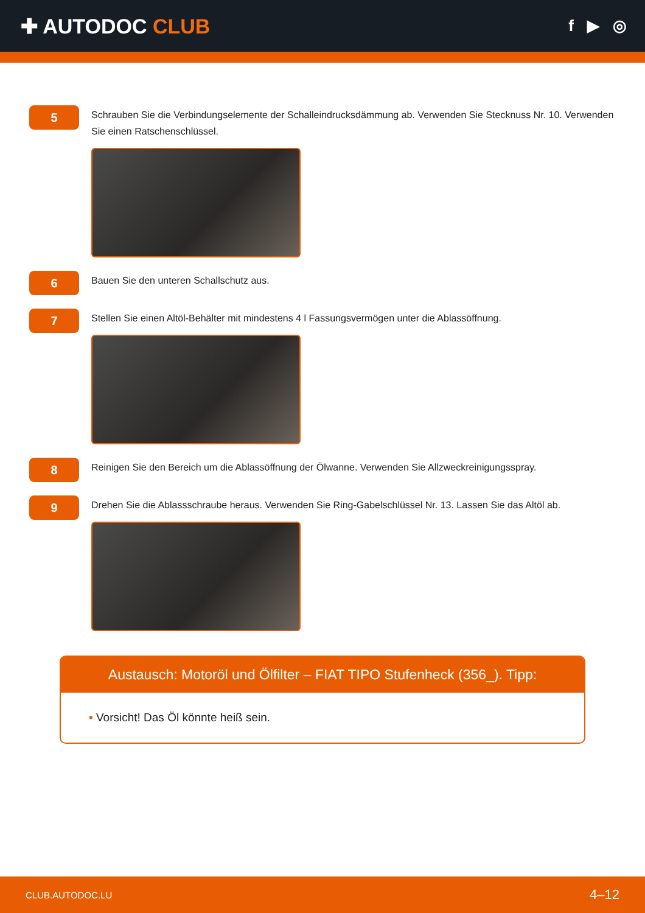✚ AUTODOC CLUB
f ▶ ◎
5
Schrauben Sie die Verbindungselemente der Schalleindrucksdämmung ab. Verwenden Sie Stecknuss Nr. 10. Verwenden Sie einen Ratschenschlüssel.
6
Bauen Sie den unteren Schallschutz aus.
7
Stellen Sie einen Altöl-Behälter mit mindestens 4 l Fassungsvermögen unter die Ablassöffnung.
8
Reinigen Sie den Bereich um die Ablassöffnung der Ölwanne. Verwenden Sie Allzweckreinigungsspray.
9
Drehen Sie die Ablassschraube heraus. Verwenden Sie Ring-Gabelschlüssel Nr. 13. Lassen Sie das Altöl ab.
Austausch: Motoröl und Ölfilter – FIAT TIPO Stufenheck (356_). Tipp:
• Vorsicht! Das Öl könnte heiß sein.
CLUB.AUTODOC.LU 4–12